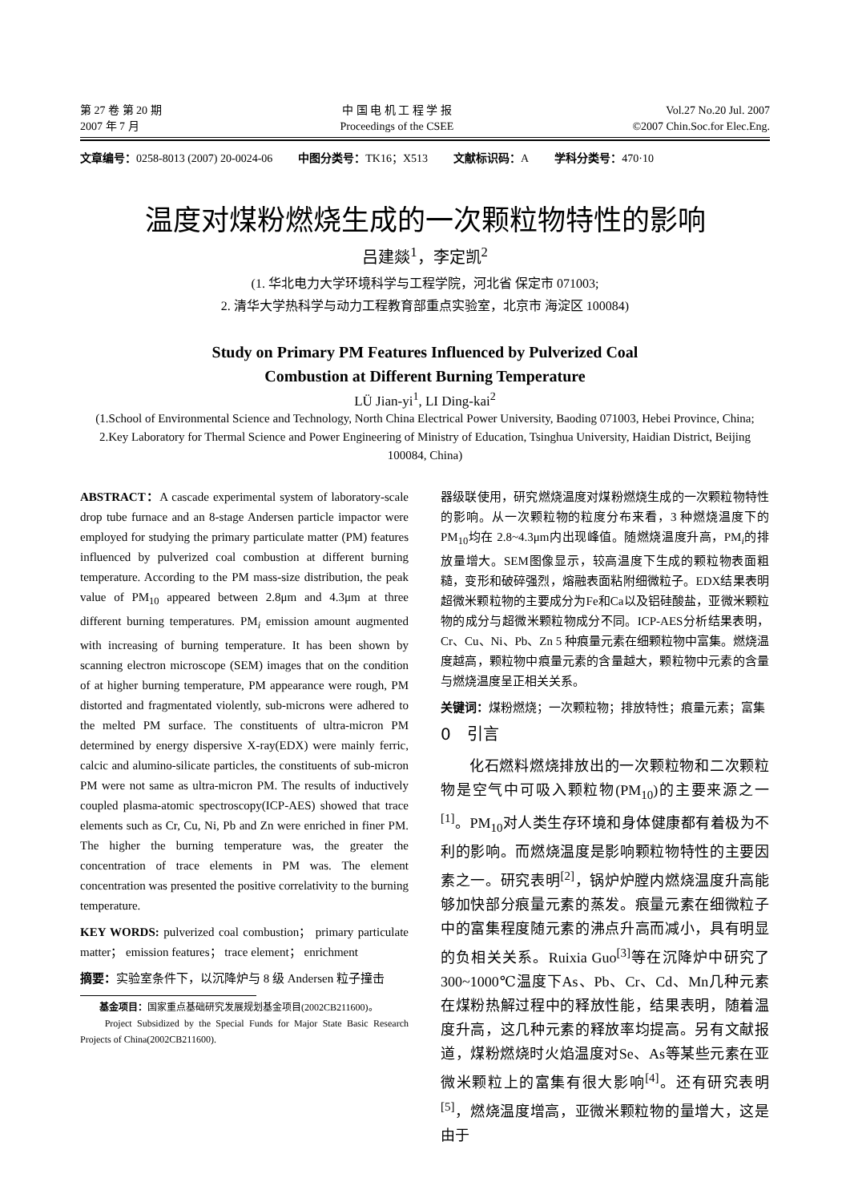第 27 卷 第 20 期
2007 年 7 月
中 国 电 机 工 程 学 报
Proceedings of the CSEE
Vol.27 No.20 Jul. 2007
©2007 Chin.Soc.for Elec.Eng.
文章编号：0258-8013 (2007) 20-0024-06 中图分类号：TK16；X513 文献标识码：A 学科分类号：470·10
温度对煤粉燃烧生成的一次颗粒物特性的影响
吕建燚<sup>1</sup>，李定凯<sup>2</sup>
(1. 华北电力大学环境科学与工程学院，河北省 保定市 071003;
2. 清华大学热科学与动力工程教育部重点实验室，北京市 海淀区 100084)
Study on Primary PM Features Influenced by Pulverized Coal
Combustion at Different Burning Temperature
LÜ Jian-yi<sup>1</sup>, LI Ding-kai<sup>2</sup>
(1.School of Environmental Science and Technology, North China Electrical Power University, Baoding 071003, Hebei Province, China; 2.Key Laboratory for Thermal Science and Power Engineering of Ministry of Education, Tsinghua University, Haidian District, Beijing 100084, China)
ABSTRACT：A cascade experimental system of laboratory-scale drop tube furnace and an 8-stage Andersen particle impactor were employed for studying the primary particulate matter (PM) features influenced by pulverized coal combustion at different burning temperature. According to the PM mass-size distribution, the peak value of PM<sub>10</sub> appeared between 2.8μm and 4.3μm at three different burning temperatures. PM<sub>i</sub> emission amount augmented with increasing of burning temperature. It has been shown by scanning electron microscope (SEM) images that on the condition of at higher burning temperature, PM appearance were rough, PM distorted and fragmentated violently, sub-microns were adhered to the melted PM surface. The constituents of ultra-micron PM determined by energy dispersive X-ray(EDX) were mainly ferric, calcic and alumino-silicate particles, the constituents of sub-micron PM were not same as ultra-micron PM. The results of inductively coupled plasma-atomic spectroscopy(ICP-AES) showed that trace elements such as Cr, Cu, Ni, Pb and Zn were enriched in finer PM. The higher the burning temperature was, the greater the concentration of trace elements in PM was. The element concentration was presented the positive correlativity to the burning temperature.
KEY WORDS: pulverized coal combustion； primary particulate matter； emission features； trace element； enrichment
摘要：实验室条件下，以沉降炉与 8 级 Andersen 粒子撞击
　　基金项目：国家重点基础研究发展规划基金项目(2002CB211600)。
　　Project Subsidized by the Special Funds for Major State Basic Research Projects of China(2002CB211600).
器级联使用，研究燃烧温度对煤粉燃烧生成的一次颗粒物特性的影响。从一次颗粒物的粒度分布来看，3 种燃烧温度下的PM<sub>10</sub>均在 2.8~4.3μm内出现峰值。随燃烧温度升高，PM<sub>i</sub>的排放量增大。SEM图像显示，较高温度下生成的颗粒物表面粗糙，变形和破碎强烈，熔融表面粘附细微粒子。EDX结果表明超微米颗粒物的主要成分为Fe和Ca以及铝硅酸盐，亚微米颗粒物的成分与超微米颗粒物成分不同。ICP-AES分析结果表明，Cr、Cu、Ni、Pb、Zn 5 种痕量元素在细颗粒物中富集。燃烧温度越高，颗粒物中痕量元素的含量越大，颗粒物中元素的含量与燃烧温度呈正相关关系。
关键词：煤粉燃烧；一次颗粒物；排放特性；痕量元素；富集
0　引言
化石燃料燃烧排放出的一次颗粒物和二次颗粒物是空气中可吸入颗粒物(PM<sub>10</sub>)的主要来源之一<sup>[1]</sup>。PM<sub>10</sub>对人类生存环境和身体健康都有着极为不利的影响。而燃烧温度是影响颗粒物特性的主要因素之一。研究表明<sup>[2]</sup>，锅炉炉膛内燃烧温度升高能够加快部分痕量元素的蒸发。痕量元素在细微粒子中的富集程度随元素的沸点升高而减小，具有明显的负相关关系。Ruixia Guo<sup>[3]</sup>等在沉降炉中研究了300~1000℃温度下As、Pb、Cr、Cd、Mn几种元素在煤粉热解过程中的释放性能，结果表明，随着温度升高，这几种元素的释放率均提高。另有文献报道，煤粉燃烧时火焰温度对Se、As等某些元素在亚微米颗粒上的富集有很大影响<sup>[4]</sup>。还有研究表明<sup>[5]</sup>，燃烧温度增高，亚微米颗粒物的量增大，这是由于